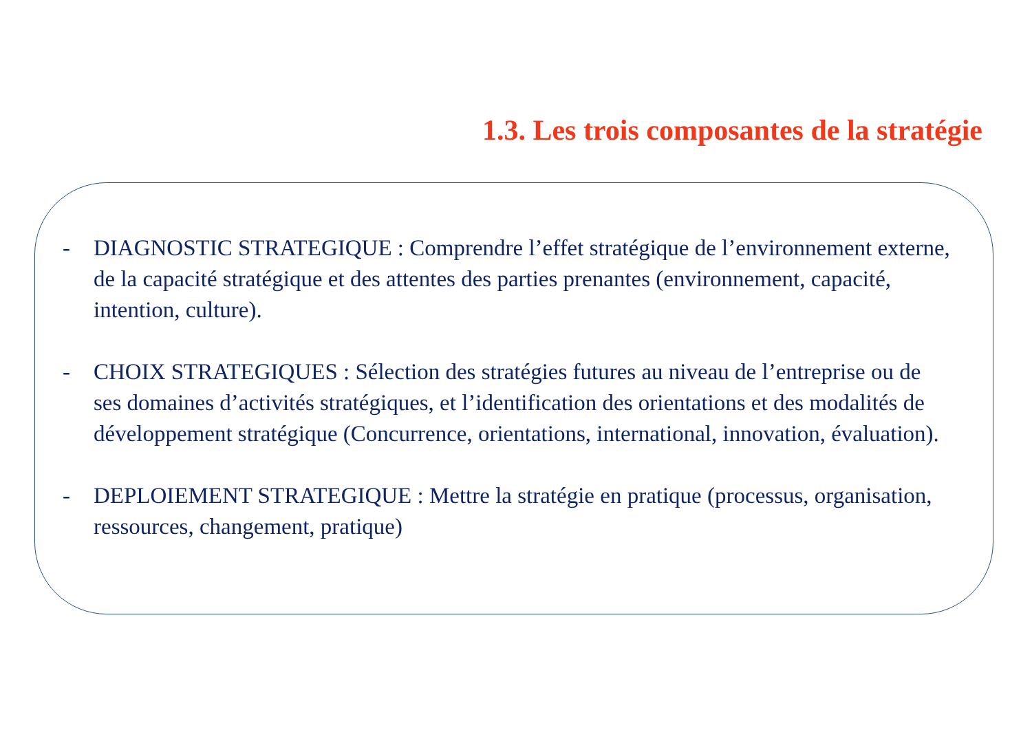1.3. Les trois composantes de la stratégie
- DIAGNOSTIC STRATEGIQUE : Comprendre l’effet stratégique de l’environnement externe, de la capacité stratégique et des attentes des parties prenantes (environnement, capacité, intention, culture).
- CHOIX STRATEGIQUES : Sélection des stratégies futures au niveau de l’entreprise ou de ses domaines d’activités stratégiques, et l’identification des orientations et des modalités de développement stratégique (Concurrence, orientations, international, innovation, évaluation).
- DEPLOIEMENT STRATEGIQUE : Mettre la stratégie en pratique (processus, organisation, ressources, changement, pratique)